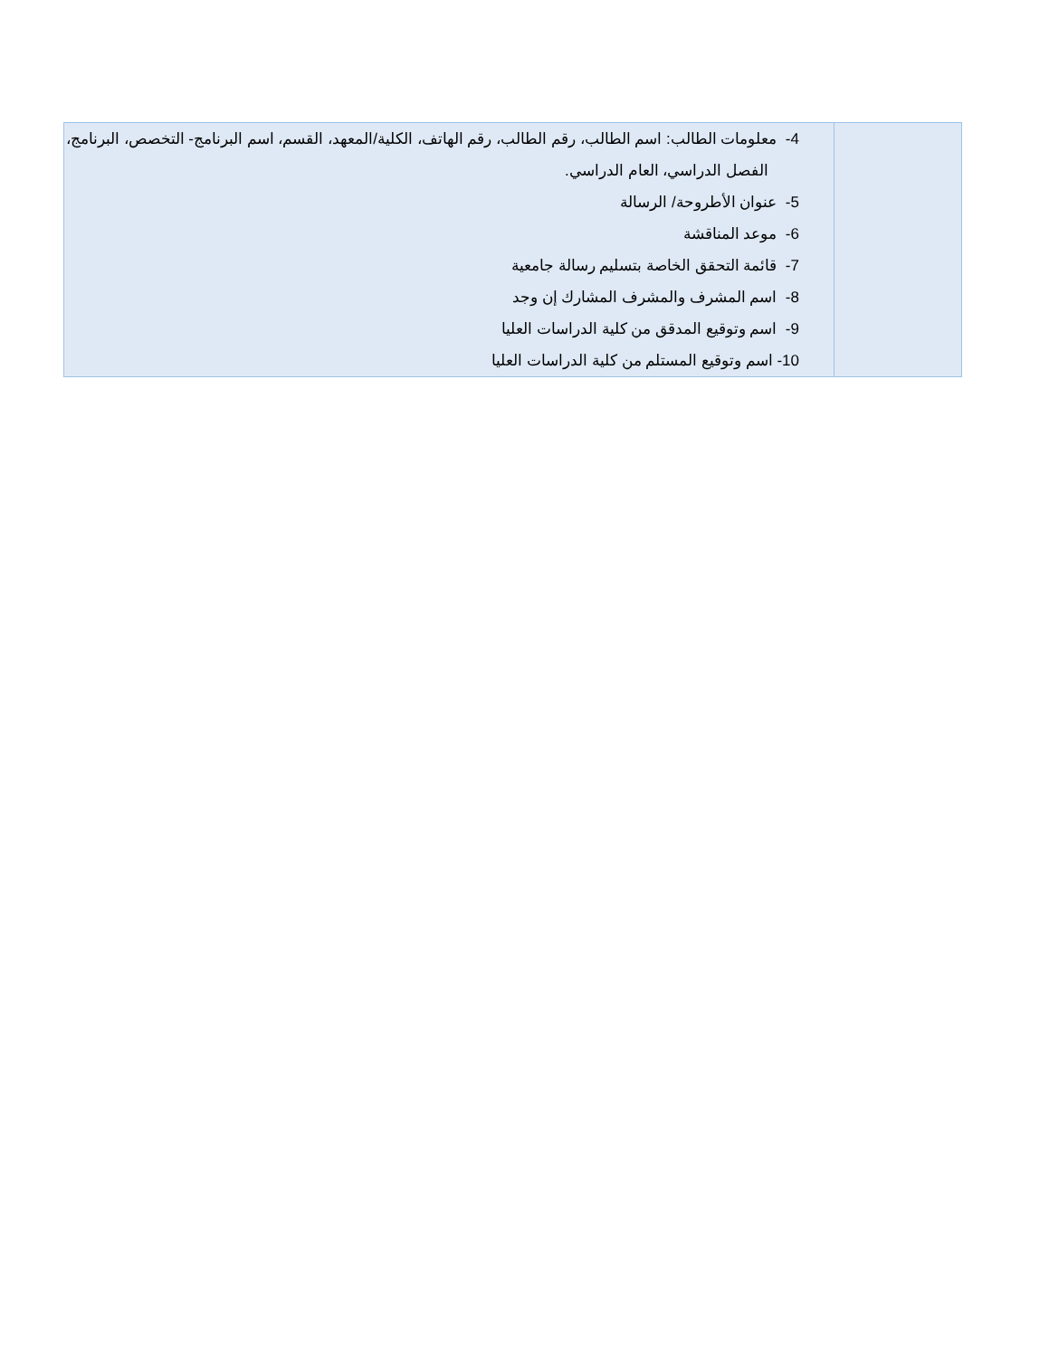| | 4- معلومات الطالب: اسم الطالب، رقم الطالب، رقم الهاتف، الكلية/المعهد، القسم، اسم البرنامج- التخصص، البرنامج، الفصل الدراسي، العام الدراسي. 5- عنوان الأطروحة/ الرسالة 6- موعد المناقشة 7- قائمة التحقق الخاصة بتسليم رسالة جامعية 8- اسم المشرف والمشرف المشارك إن وجد 9- اسم وتوقيع المدقق من كلية الدراسات العليا 10- اسم وتوقيع المستلم من كلية الدراسات العليا |